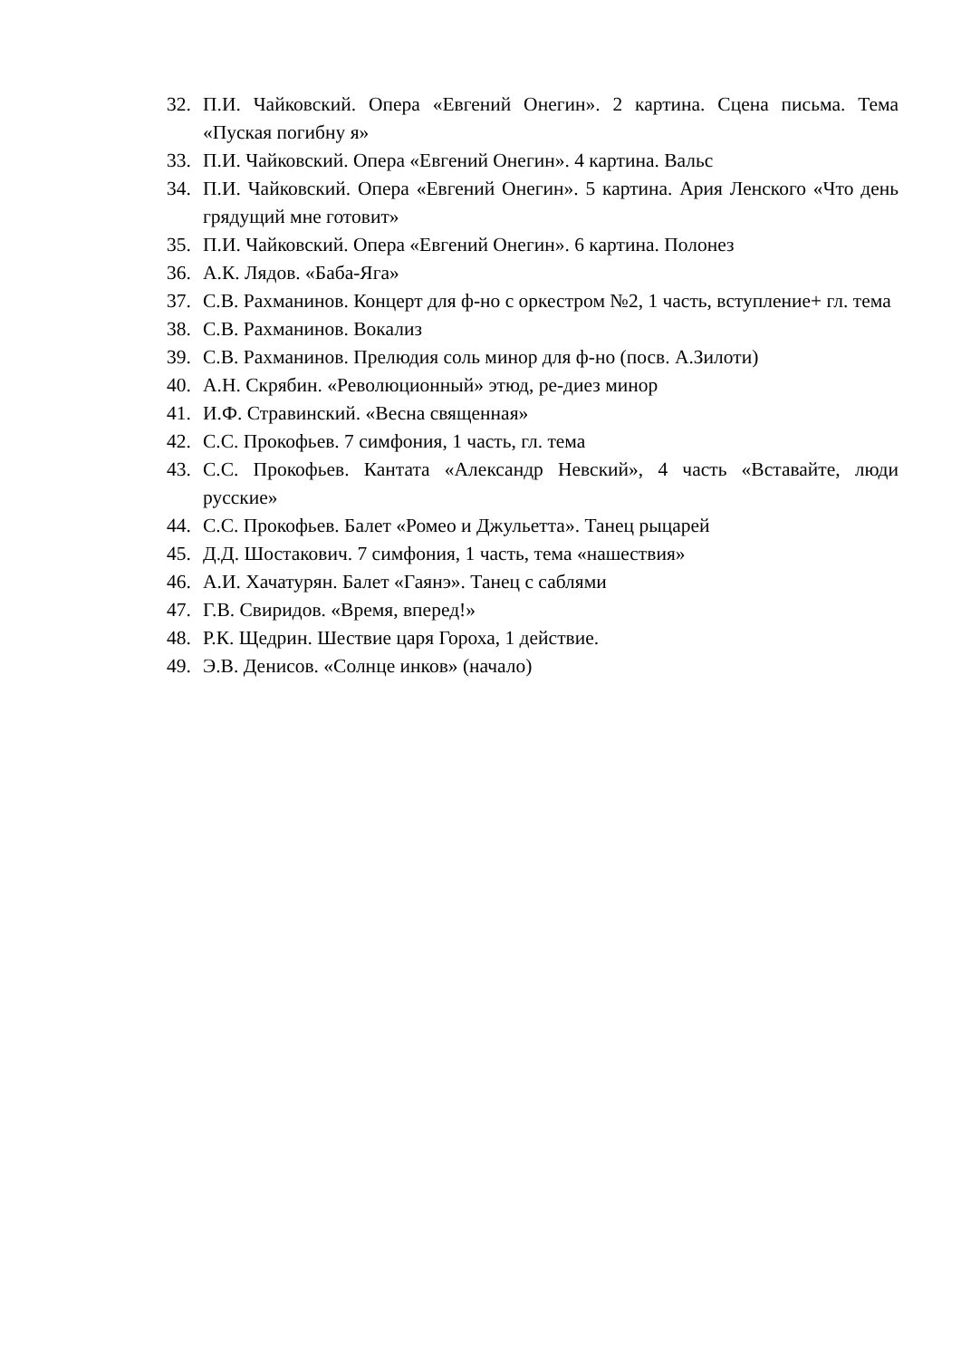32. П.И. Чайковский. Опера «Евгений Онегин». 2 картина. Сцена письма. Тема «Пуская погибну я»
33. П.И. Чайковский. Опера «Евгений Онегин». 4 картина. Вальс
34. П.И. Чайковский. Опера «Евгений Онегин». 5 картина. Ария Ленского «Что день грядущий мне готовит»
35. П.И. Чайковский. Опера «Евгений Онегин». 6 картина. Полонез
36. А.К. Лядов. «Баба-Яга»
37. С.В. Рахманинов. Концерт для ф-но с оркестром №2, 1 часть, вступление+ гл. тема
38. С.В. Рахманинов. Вокализ
39. С.В. Рахманинов. Прелюдия соль минор для ф-но (посв. А.Зилоти)
40. А.Н. Скрябин. «Революционный» этюд, ре-диез минор
41. И.Ф. Стравинский. «Весна священная»
42. С.С. Прокофьев. 7 симфония, 1 часть, гл. тема
43. С.С. Прокофьев. Кантата «Александр Невский», 4 часть «Вставайте, люди русские»
44. С.С. Прокофьев. Балет «Ромео и Джульетта». Танец рыцарей
45. Д.Д. Шостакович. 7 симфония, 1 часть, тема «нашествия»
46. А.И. Хачатурян. Балет «Гаянэ». Танец с саблями
47. Г.В. Свиридов. «Время, вперед!»
48. Р.К. Щедрин. Шествие царя Гороха, 1 действие.
49. Э.В. Денисов. «Солнце инков» (начало)